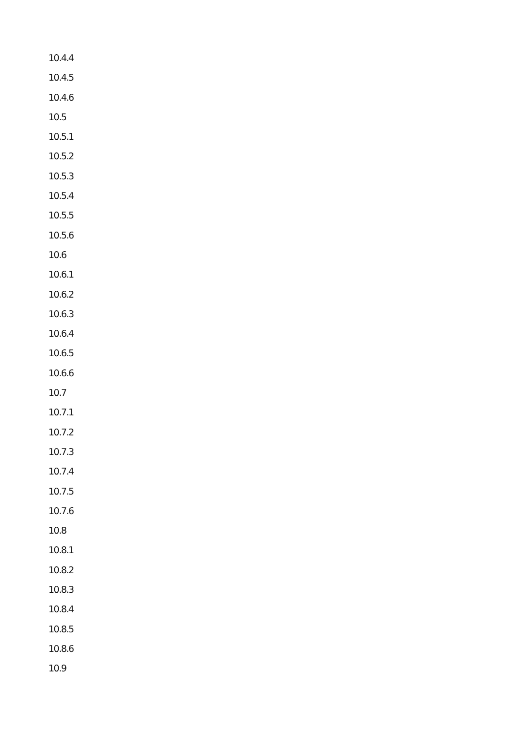10.4.4
10.4.5
10.4.6
10.5
10.5.1
10.5.2
10.5.3
10.5.4
10.5.5
10.5.6
10.6
10.6.1
10.6.2
10.6.3
10.6.4
10.6.5
10.6.6
10.7
10.7.1
10.7.2
10.7.3
10.7.4
10.7.5
10.7.6
10.8
10.8.1
10.8.2
10.8.3
10.8.4
10.8.5
10.8.6
10.9